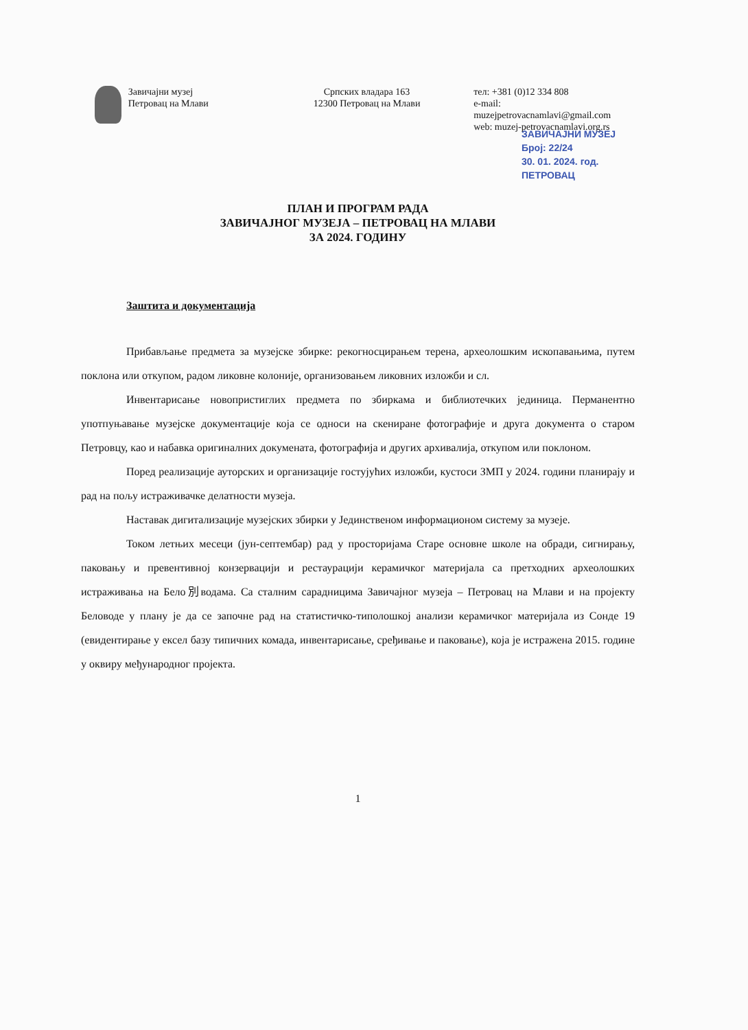Завичајни музеј
Петровац на Млави
Српских владара 163
12300 Петровац на Млави
тел: +381 (0)12 334 808
e-mail: muzejpetrovacnamlavi@gmail.com
web: muzej-petrovacnamlavi.org.rs
ЗАВИЧАЈНИ МУЗЕЈ
Број: 22/24
30. 01. 2024. год.
ПЕТРОВАЦ
ПЛАН И ПРОГРАМ РАДА
ЗАВИЧАЈНОГ МУЗЕЈА – ПЕТРОВАЦ НА МЛАВИ
ЗА 2024. ГОДИНУ
Заштита и документација
Прибављање предмета за музејске збирке: рекогносцирањем терена, археолошким ископавањима, путем поклона или откупом, радом ликовне колоније, организовањем ликовних изложби и сл.
Инвентарисање новопристиглих предмета по збиркама и библиотечких јединица. Перманентно употпуњавање музејске документације која се односи на скениране фотографије и друга документа о старом Петровцу, као и набавка оригиналних докумената, фотографија и других архивалија, откупом или поклоном.
Поред реализације ауторских и организације гостујућих изложби, кустоси ЗМП у 2024. години планирају и рад на пољу истраживачке делатности музеја.
Наставак дигитализације музејских збирки у Јединственом информационом систему за музеје.
Током летњих месеци (јун-септембар) рад у просторијама Старе основне школе на обради, сигнирању, паковању и превентивној конзервацији и рестаурацији керамичког материјала са претходних археолошких истраживања на Бело別водама. Са сталним сарадницима Завичајног музеја – Петровац на Млави и на пројекту Беловоде у плану је да се започне рад на статистичко-типолошкој анализи керамичког материјала из Сонде 19 (евидентирање у ексел базу типичних комада, инвентарисање, срeђивање и паковање), која је истражена 2015. године у оквиру међународног пројекта.
1